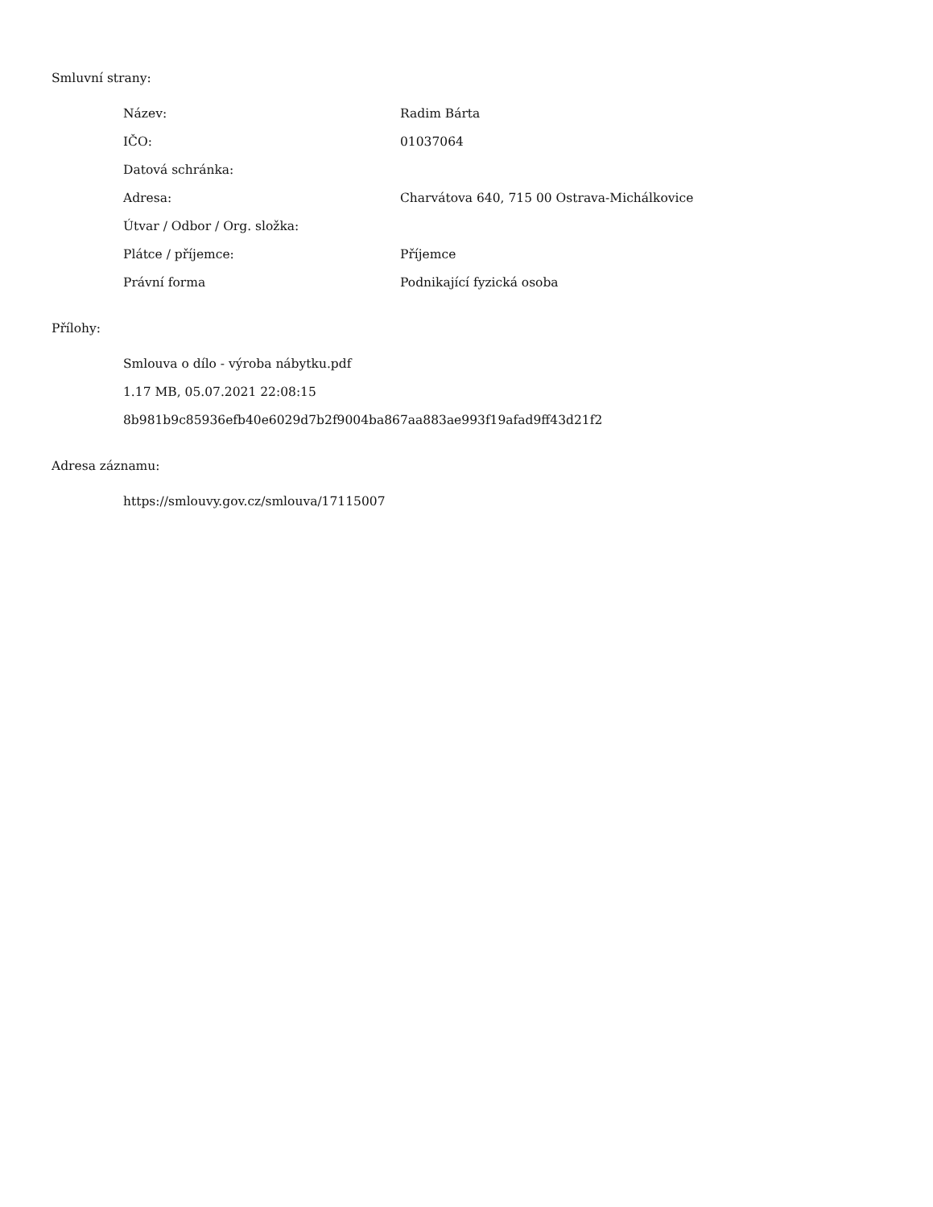Smluvní strany:
| Název: | Radim Bárta |
| IČO: | 01037064 |
| Datová schránka: | |
| Adresa: | Charvátova 640, 715 00 Ostrava-Michálkovice |
| Útvar / Odbor / Org. složka: | |
| Plátce / příjemce: | Příjemce |
| Právní forma | Podnikající fyzická osoba |
Přílohy:
Smlouva o dílo - výroba nábytku.pdf
1.17 MB, 05.07.2021 22:08:15
8b981b9c85936efb40e6029d7b2f9004ba867aa883ae993f19afad9ff43d21f2
Adresa záznamu:
https://smlouvy.gov.cz/smlouva/17115007